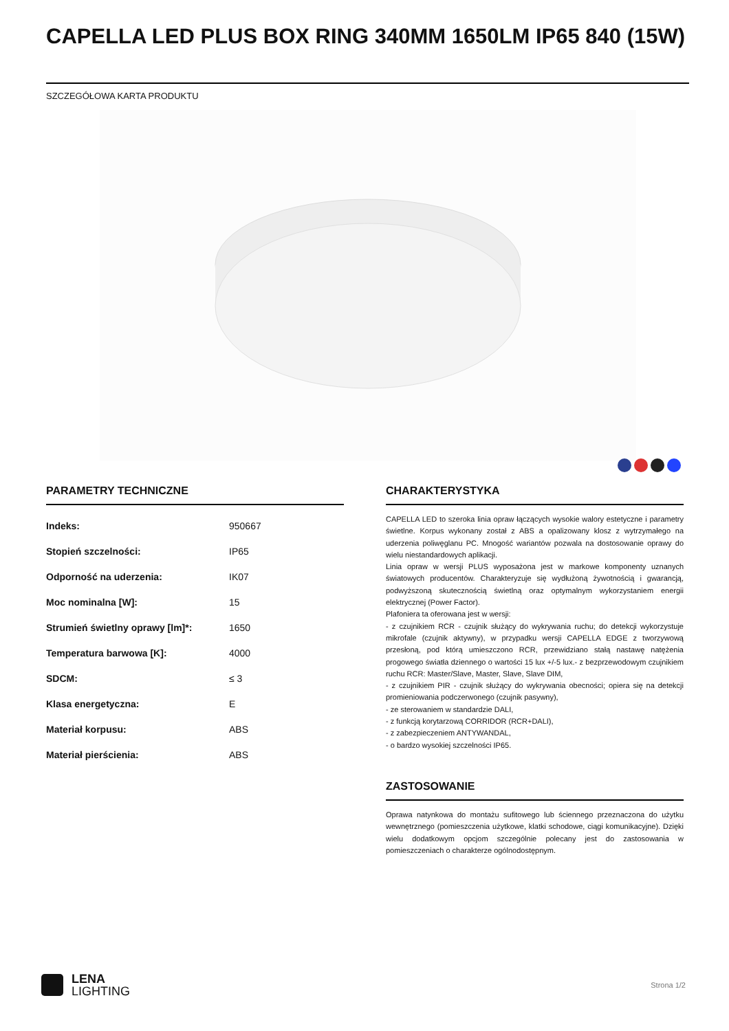CAPELLA LED PLUS BOX RING 340MM 1650LM IP65 840 (15W)
SZCZEGÓŁOWA KARTA PRODUKTU
PARAMETRY TECHNICZNE
| Indeks: | 950667 |
| Stopień szczelności: | IP65 |
| Odporność na uderzenia: | IK07 |
| Moc nominalna [W]: | 15 |
| Strumień świetlny oprawy [lm]*: | 1650 |
| Temperatura barwowa [K]: | 4000 |
| SDCM: | ≤ 3 |
| Klasa energetyczna: | E |
| Materiał korpusu: | ABS |
| Materiał pierścienia: | ABS |
CHARAKTERYSTYKA
CAPELLA LED to szeroka linia opraw łączących wysokie walory estetyczne i parametry świetlne. Korpus wykonany został z ABS a opalizowany klosz z wytrzymałego na uderzenia poliwęglanu PC. Mnogość wariantów pozwala na dostosowanie oprawy do wielu niestandardowych aplikacji.
Linia opraw w wersji PLUS wyposażona jest w markowe komponenty uznanych światowych producentów. Charakteryzuje się wydłużoną żywotnością i gwarancją, podwyższoną skutecznością świetlną oraz optymalnym wykorzystaniem energii elektrycznej (Power Factor).
Plafoniera ta oferowana jest w wersji:
- z czujnikiem RCR - czujnik służący do wykrywania ruchu; do detekcji wykorzystuje mikrofale (czujnik aktywny), w przypadku wersji CAPELLA EDGE z tworzywową przesłoną, pod którą umieszczono RCR, przewidziano stałą nastawę natężenia progowego światła dziennego o wartości 15 lux +/-5 lux.- z bezprzewodowym czujnikiem ruchu RCR: Master/Slave, Master, Slave, Slave DIM,
- z czujnikiem PIR - czujnik służący do wykrywania obecności; opiera się na detekcji promieniowania podczerwonego (czujnik pasywny),
- ze sterowaniem w standardzie DALI,
- z funkcją korytarzową CORRIDOR (RCR+DALI),
- z zabezpieczeniem ANTYWANDAL,
- o bardzo wysokiej szczelności IP65.
ZASTOSOWANIE
Oprawa natynkowa do montażu sufitowego lub ściennego przeznaczona do użytku wewnętrznego (pomieszczenia użytkowe, klatki schodowe, ciągi komunikacyjne). Dzięki wielu dodatkowym opcjom szczególnie polecany jest do zastosowania w pomieszczeniach o charakterze ogólnodostępnym.
LENA
LIGHTING
Strona 1/2